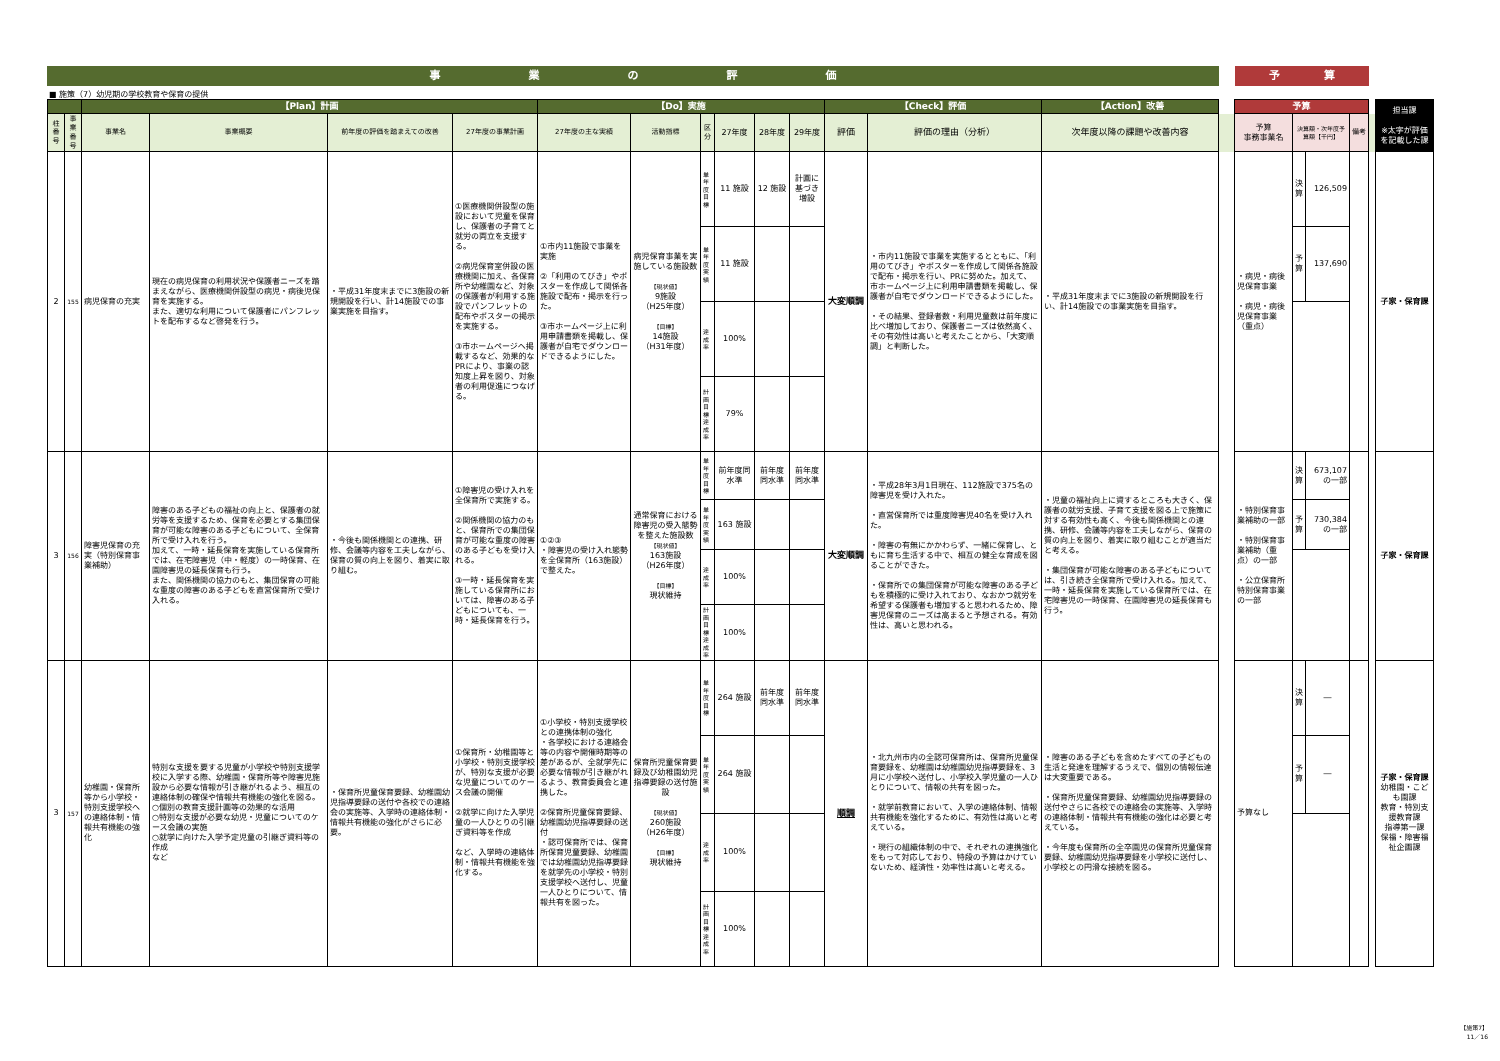事　　　　　　　　業　　　　　　　　の　　　　　　　　評　　　　　　　　価 予　　　　算
■ 施策（7）幼児期の学校教育や保育の提供
| | | 【Plan】計画 | | | | 【Do】実施 | | | | | | 【Check】評価 | | 【Action】改善 | | 予算 | | | | | 担当課 ※太字が評価を記載した課 |
| --- | --- | --- | --- | --- | --- | --- | --- | --- | --- | --- | --- | --- | --- | --- | --- | --- | --- | --- | --- | --- | --- |
| 柱番号 | 事業番号 | 事業名 | 事業概要 | 前年度の評価を踏まえての改善 | 27年度の事業計画 | 27年度の主な実績 | 活動指標 | 区分 | 27年度 | 28年度 | 29年度 | 評価 | 評価の理由（分析） | 次年度以降の課題や改善内容 | | 予算 事務事業名 | 決算額・次年度予算額【千円】 | | 備考 | | |
| 2 | 155 | 病児保育の充実 | 現在の病児保育の利用状況や保護者ニーズを踏まえながら、医療機関併設型の病児・病後児保育を実施する。 また、適切な利用について保護者にパンフレットを配布するなど啓発を行う。 | ・平成31年度末までに3施設の新規開設を行い、計14施設での事業実施を目指す。 | ①医療機関併設型の施設において児童を保育し、保護者の子育てと就労の両立を支援する。 ②病児保育室併設の医療機関に加え、各保育所や幼稚園など、対象の保護者が利用する施設でパンフレットの配布やポスターの掲示を実施する。 ③市ホームページへ掲載するなど、効果的なPRにより、事業の認知度上昇を図り、対象者の利用促進につなげる。 | ①市内11施設で事業を実施 ②「利用のてびき」やポスターを作成して関係各施設で配布・掲示を行った。 ③市ホームページ上に利用申請書類を掲載し、保護者が自宅でダウンロードできるようにした。 | 病児保育事業を実施している施設数 【現状値】 9施設 （H25年度） 【目標】 14施設 （H31年度） | 単年度目標 | 11 施設 | 12 施設 | 計画に基づき増設 | 大変順調 | ・市内11施設で事業を実施するとともに、「利用のてびき」やポスターを作成して関係各施設で配布・掲示を行い、PRに努めた。加えて、市ホームページ上に利用申請書類を掲載し、保護者が自宅でダウンロードできるようにした。 ・その結果、登録者数・利用児童数は前年度に比べ増加しており、保護者ニーズは依然高く、その有効性は高いと考えたことから、「大変順調」と判断した。 | ・平成31年度末までに3施設の新規開設を行い、計14施設での事業実施を目指す。 | | ・病児・病後児保育事業 ・病児・病後児保育事業（重点） | 決算 | 126,509 | | | 子家・保育課 |
| | | | | | | | | 単年度実績 | 11 施設 | | | | | | | | 予算 | 137,690 | | | |
| | | | | | | | | 達成率 | 100% | | | | | | | | | | | | |
| | | | | | | | | 計画目標達成率 | 79% | | | | | | | | | | | | |
| 3 | 156 | 障害児保育の充実（特別保育事業補助） | 障害のある子どもの福祉の向上と、保護者の就労等を支援するため、保育を必要とする集団保育が可能な障害のある子どもについて、全保育所で受け入れを行う。 加えて、一時・延長保育を実施している保育所では、在宅障害児（中・軽度）の一時保育、在園障害児の延長保育も行う。 また、関係機関の協力のもと、集団保育の可能な重度の障害のある子どもを直営保育所で受け入れる。 | ・今後も関係機関との連携、研修、会議等内容を工夫しながら、保育の質の向上を図り、着実に取り組む。 | ①障害児の受け入れを全保育所で実施する。 ②関係機関の協力のもと、保育所での集団保育が可能な重度の障害のある子どもを受け入れる。 ③一時・延長保育を実施している保育所においては、障害のある子どもについても、一時・延長保育を行う。 | ①②③ ・障害児の受け入れ態勢を全保育所（163施設）で整えた。 | 通常保育における障害児の受入態勢を整えた施設数 【現状値】 163施設 （H26年度） 【目標】 現状維持 | 単年度目標 | 前年度同水準 | 前年度同水準 | 前年度同水準 | 大変順調 | ・平成28年3月1日現在、112施設で375名の障害児を受け入れた。 ・直営保育所では重度障害児40名を受け入れた。 ・障害の有無にかかわらず、一緒に保育し、ともに育ち生活する中で、相互の健全な育成を図ることができた。 ・保育所での集団保育が可能な障害のある子どもを積極的に受け入れており、なおかつ就労を希望する保護者も増加すると思われるため、障害児保育のニーズは高まると予想される。有効性は、高いと思われる。 | ・児童の福祉向上に資するところも大きく、保護者の就労支援、子育て支援を図る上で施策に対する有効性も高く、今後も関係機関との連携、研修、会議等内容を工夫しながら、保育の質の向上を図り、着実に取り組むことが適当だと考える。 ・集団保育が可能な障害のある子どもについては、引き続き全保育所で受け入れる。加えて、一時・延長保育を実施している保育所では、在宅障害児の一時保育、在園障害児の延長保育も行う。 | | ・特別保育事業補助の一部 ・特別保育事業補助（重点）の一部 ・公立保育所特別保育事業の一部 | 決算 | 673,107 の一部 | | | 子家・保育課 |
| | | | | | | | | 単年度実績 | 163 施設 | | | | | | | | 予算 | 730,384 の一部 | | | |
| | | | | | | | | 達成率 | 100% | | | | | | | | | | | | |
| | | | | | | | | 計画目標達成率 | 100% | | | | | | | | | | | | |
| 3 | 157 | 幼稚園・保育所等から小学校・特別支援学校への連絡体制・情報共有機能の強化 | 特別な支援を要する児童が小学校や特別支援学校に入学する際、幼稚園・保育所等や障害児施設から必要な情報が引き継がれるよう、相互の連絡体制の確保や情報共有機能の強化を図る。 ○個別の教育支援計画等の効果的な活用 ○特別な支援が必要な幼児・児童についてのケース会議の実施 ○就学に向けた入学予定児童の引継ぎ資料等の作成 など | ・保育所児童保育要録、幼稚園幼児指導要録の送付や各校での連絡会の実施等、入学時の連絡体制・情報共有機能の強化がさらに必要。 | ①保育所・幼稚園等と小学校・特別支援学校が、特別な支援が必要な児童についてのケース会議の開催 ②就学に向けた入学児童の一人ひとりの引継ぎ資料等を作成 など、入学時の連絡体制・情報共有機能を強化する。 | ①小学校・特別支援学校との連携体制の強化 ・各学校における連絡会等の内容や開催時期等の差があるが、全就学先に必要な情報が引き継がれるよう、教育委員会と連携した。 ②保育所児童保育要録、幼稚園幼児指導要録の送付 ・認可保育所では、保育所保育児童要録、幼稚園では幼稚園幼児指導要録を就学先の小学校・特別支援学校へ送付し、児童一人ひとりについて、情報共有を図った。 | 保育所児童保育要録及び幼稚園幼児指導要録の送付施設 【現状値】 260施設 （H26年度） 【目標】 現状維持 | 単年度目標 | 264 施設 | 前年度同水準 | 前年度同水準 | 順調 | ・北九州市内の全認可保育所は、保育所児童保育要録を、幼稚園は幼稚園幼児指導要録を、3月に小学校へ送付し、小学校入学児童の一人ひとりについて、情報の共有を図った。 ・就学前教育において、入学の連絡体制、情報共有機能を強化するために、有効性は高いと考えている。 ・現行の組織体制の中で、それぞれの連携強化をもって対応しており、特段の予算はかけていないため、経済性・効率性は高いと考える。 | ・障害のある子どもを含めたすべての子どもの生活と発達を理解するうえで、個別の情報伝達は大変重要である。 ・保育所児童保育要録、幼稚園幼児指導要録の送付やさらに各校での連絡会の実施等、入学時の連絡体制・情報共有有機能の強化は必要と考えている。 ・今年度も保育所の全卒園児の保育所児童保育要録、幼稚園幼児指導要録を小学校に送付し、小学校との円滑な接続を図る。 | | 予算なし | 決算 | ― | | | 子家・保育課 幼稚園・こども園課 教育・特別支援教育課 指導第一課 保福・障害福祉企画課 |
| | | | | | | | | 単年度実績 | 264 施設 | | | | | | | | 予算 | ― | | | |
| | | | | | | | | 達成率 | 100% | | | | | | | | | | | | |
| | | | | | | | | 計画目標達成率 | 100% | | | | | | | | | | | | |
【施策7】
11／16